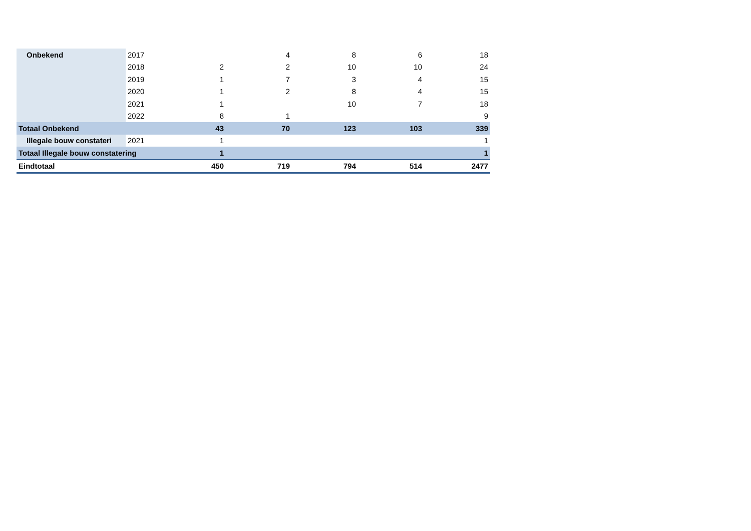| Onbekend | 2017 | | 4 | 8 | 6 | 18 |
| | 2018 | 2 | 2 | 10 | 10 | 24 |
| | 2019 | 1 | 7 | 3 | 4 | 15 |
| | 2020 | 1 | 2 | 8 | 4 | 15 |
| | 2021 | 1 | | 10 | 7 | 18 |
| | 2022 | 8 | 1 | | | 9 |
| Totaal Onbekend | | 43 | 70 | 123 | 103 | 339 |
| Illegale bouw constateri | 2021 | 1 | | | | 1 |
| Totaal Illegale bouw constatering | | 1 | | | | 1 |
| Eindtotaal | | 450 | 719 | 794 | 514 | 2477 |